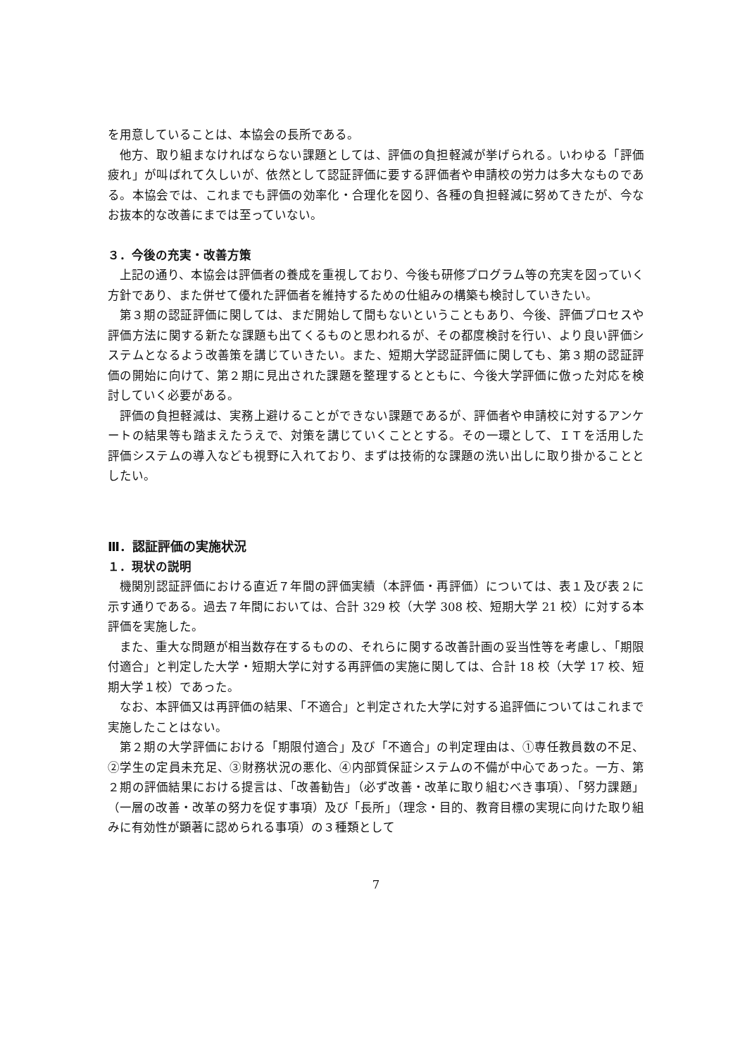を用意していることは、本協会の長所である。
他方、取り組まなければならない課題としては、評価の負担軽減が挙げられる。いわゆる「評価疲れ」が叫ばれて久しいが、依然として認証評価に要する評価者や申請校の労力は多大なものである。本協会では、これまでも評価の効率化・合理化を図り、各種の負担軽減に努めてきたが、今なお抜本的な改善にまでは至っていない。
３．今後の充実・改善方策
上記の通り、本協会は評価者の養成を重視しており、今後も研修プログラム等の充実を図っていく方針であり、また併せて優れた評価者を維持するための仕組みの構築も検討していきたい。
第３期の認証評価に関しては、まだ開始して間もないということもあり、今後、評価プロセスや評価方法に関する新たな課題も出てくるものと思われるが、その都度検討を行い、より良い評価システムとなるよう改善策を講じていきたい。また、短期大学認証評価に関しても、第３期の認証評価の開始に向けて、第２期に見出された課題を整理するとともに、今後大学評価に倣った対応を検討していく必要がある。
評価の負担軽減は、実務上避けることができない課題であるが、評価者や申請校に対するアンケートの結果等も踏まえたうえで、対策を講じていくこととする。その一環として、ＩＴを活用した評価システムの導入なども視野に入れており、まずは技術的な課題の洗い出しに取り掛かることとしたい。
Ⅲ．認証評価の実施状況
１．現状の説明
機関別認証評価における直近７年間の評価実績（本評価・再評価）については、表１及び表２に示す通りである。過去７年間においては、合計 329 校（大学 308 校、短期大学 21 校）に対する本評価を実施した。
また、重大な問題が相当数存在するものの、それらに関する改善計画の妥当性等を考慮し、「期限付適合」と判定した大学・短期大学に対する再評価の実施に関しては、合計 18 校（大学 17 校、短期大学１校）であった。
なお、本評価又は再評価の結果、「不適合」と判定された大学に対する追評価についてはこれまで実施したことはない。
第２期の大学評価における「期限付適合」及び「不適合」の判定理由は、①専任教員数の不足、②学生の定員未充足、③財務状況の悪化、④内部質保証システムの不備が中心であった。一方、第２期の評価結果における提言は、「改善勧告」（必ず改善・改革に取り組むべき事項）、「努力課題」（一層の改善・改革の努力を促す事項）及び「長所」（理念・目的、教育目標の実現に向けた取り組みに有効性が顕著に認められる事項）の３種類として
7